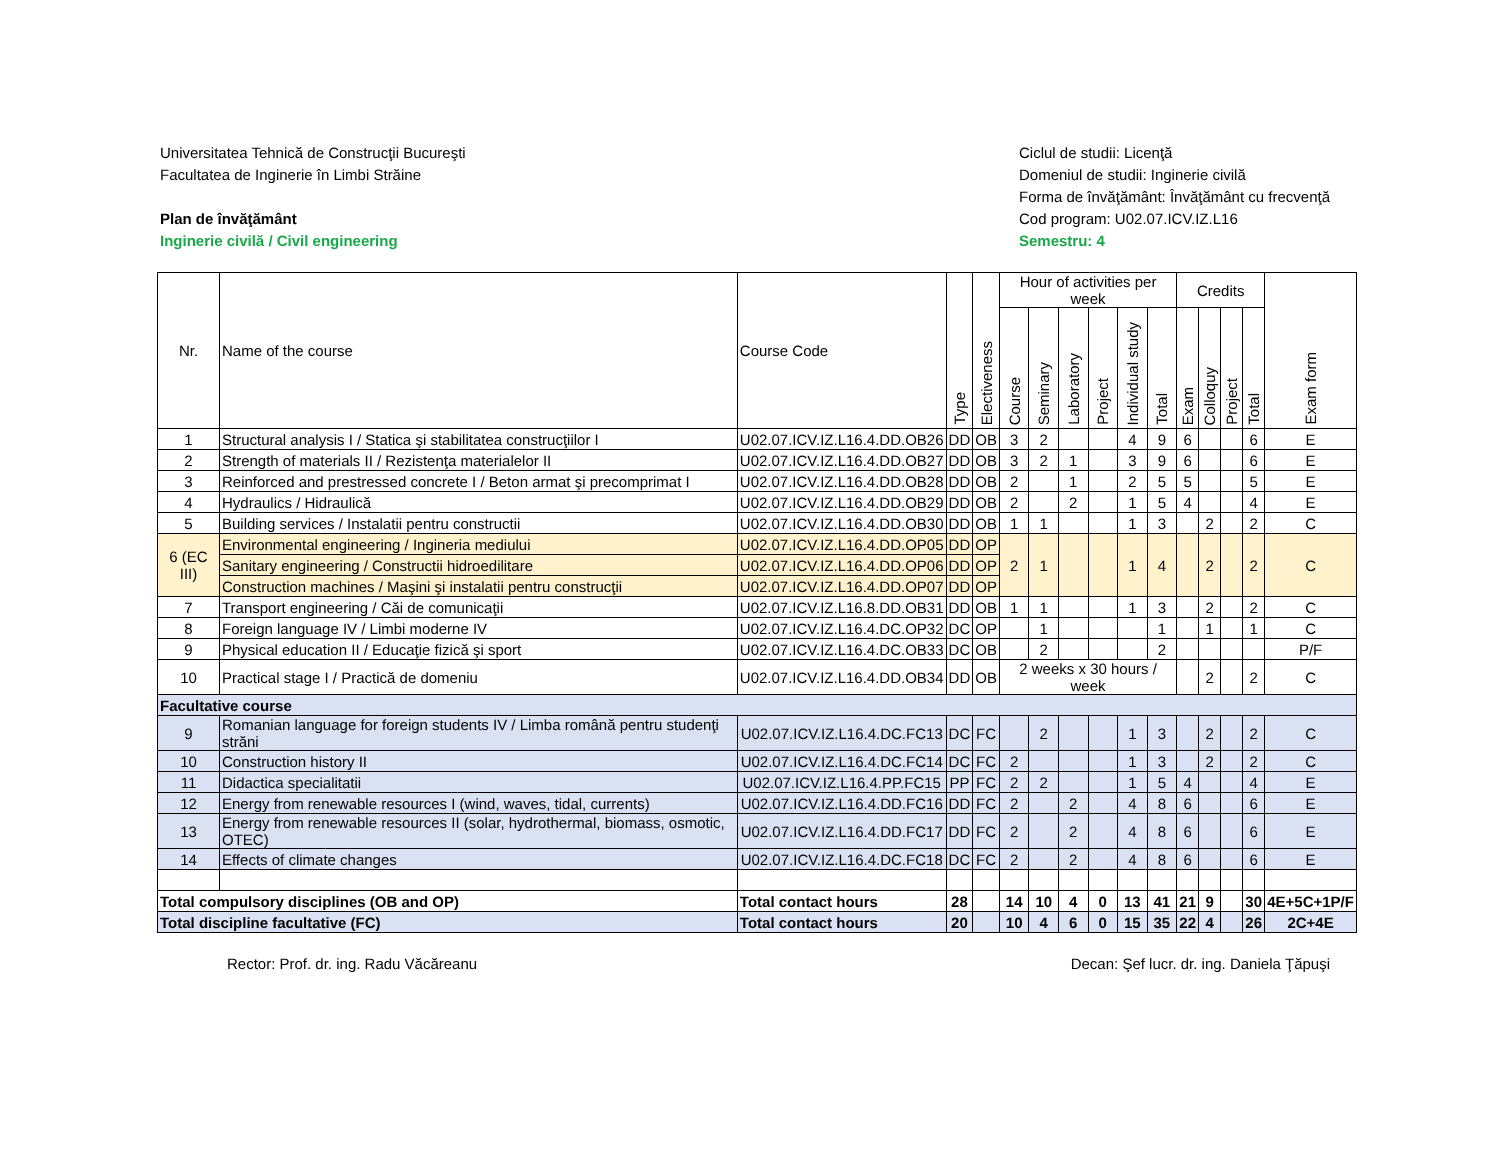Universitatea Tehnică de Construcţii Bucureşti
Facultatea de Inginerie în Limbi Străine
Plan de învăţământ
Inginerie civilă / Civil engineering
Ciclul de studii: Licenţă
Domeniul de studii: Inginerie civilă
Forma de învăţământ: Învăţământ cu frecvenţă
Cod program: U02.07.ICV.IZ.L16
Semestru: 4
| Nr. | Name of the course | Course Code | Type | Electiveness | Hour of activities per week | | | | | | Credits | | | | Exam form |
| --- | --- | --- | --- | --- | --- | --- | --- | --- | --- | --- | --- | --- | --- | --- | --- |
| | | | | | Course | Seminary | Laboratory | Project | Individual study | Total | Exam | Colloquy | Project | Total | |
| 1 | Structural analysis I / Statica şi stabilitatea construcţiilor I | U02.07.ICV.IZ.L16.4.DD.OB26 | DD | OB | 3 | 2 | | | 4 | 9 | 6 | | | 6 | E |
| 2 | Strength of materials II / Rezistenţa materialelor II | U02.07.ICV.IZ.L16.4.DD.OB27 | DD | OB | 3 | 2 | 1 | | 3 | 9 | 6 | | | 6 | E |
| 3 | Reinforced and prestressed concrete I / Beton armat şi precomprimat I | U02.07.ICV.IZ.L16.4.DD.OB28 | DD | OB | 2 | | 1 | | 2 | 5 | 5 | | | 5 | E |
| 4 | Hydraulics / Hidraulică | U02.07.ICV.IZ.L16.4.DD.OB29 | DD | OB | 2 | | 2 | | 1 | 5 | 4 | | | 4 | E |
| 5 | Building services / Instalatii pentru constructii | U02.07.ICV.IZ.L16.4.DD.OB30 | DD | OB | 1 | 1 | | | 1 | 3 | | 2 | | 2 | C |
| 6 (EC III) | Environmental engineering / Ingineria mediului | U02.07.ICV.IZ.L16.4.DD.OP05 | DD | OP | 2 | 1 | | | 1 | 4 | | 2 | | 2 | C |
| | Sanitary engineering / Constructii hidroedilitare | U02.07.ICV.IZ.L16.4.DD.OP06 | DD | OP | | | | | | | | | | | |
| | Construction machines / Maşini şi instalatii pentru construcţii | U02.07.ICV.IZ.L16.4.DD.OP07 | DD | OP | | | | | | | | | | | |
| 7 | Transport engineering / Căi de comunicaţii | U02.07.ICV.IZ.L16.8.DD.OB31 | DD | OB | 1 | 1 | | | 1 | 3 | | 2 | | 2 | C |
| 8 | Foreign language IV / Limbi moderne IV | U02.07.ICV.IZ.L16.4.DC.OP32 | DC | OP | | 1 | | | | 1 | | 1 | | 1 | C |
| 9 | Physical education II / Educaţie fizică şi sport | U02.07.ICV.IZ.L16.4.DC.OB33 | DC | OB | | 2 | | | | 2 | | | | | P/F |
| 10 | Practical stage I / Practică de domeniu | U02.07.ICV.IZ.L16.4.DD.OB34 | DD | OB | 2 weeks x 30 hours / week | | | | | | | 2 | | 2 | C |
| Facultative course | | | | | | | | | | | | | | | |
| 9 | Romanian language for foreign students IV / Limba română pentru studenţi străni | U02.07.ICV.IZ.L16.4.DC.FC13 | DC | FC | | 2 | | | 1 | 3 | | 2 | | 2 | C |
| 10 | Construction history II | U02.07.ICV.IZ.L16.4.DC.FC14 | DC | FC | 2 | | | | 1 | 3 | | 2 | | 2 | C |
| 11 | Didactica specialitatii | U02.07.ICV.IZ.L16.4.PP.FC15 | PP | FC | 2 | 2 | | | 1 | 5 | 4 | | | 4 | E |
| 12 | Energy from renewable resources I (wind, waves, tidal, currents) | U02.07.ICV.IZ.L16.4.DD.FC16 | DD | FC | 2 | | 2 | | 4 | 8 | 6 | | | 6 | E |
| 13 | Energy from renewable resources II (solar, hydrothermal, biomass, osmotic, OTEC) | U02.07.ICV.IZ.L16.4.DD.FC17 | DD | FC | 2 | | 2 | | 4 | 8 | 6 | | | 6 | E |
| 14 | Effects of climate changes | U02.07.ICV.IZ.L16.4.DC.FC18 | DC | FC | 2 | | 2 | | 4 | 8 | 6 | | | 6 | E |
| Total compulsory disciplines (OB and OP) | | Total contact hours | 28 | | 14 | 10 | 4 | 0 | 13 | 41 | 21 | 9 | | 30 | 4E+5C+1P/F |
| Total discipline facultative (FC) | | Total contact hours | 20 | | 10 | 4 | 6 | 0 | 15 | 35 | 22 | 4 | | 26 | 2C+4E |
Rector: Prof. dr. ing. Radu Văcăreanu Decan: Şef lucr. dr. ing. Daniela Ţăpuşi